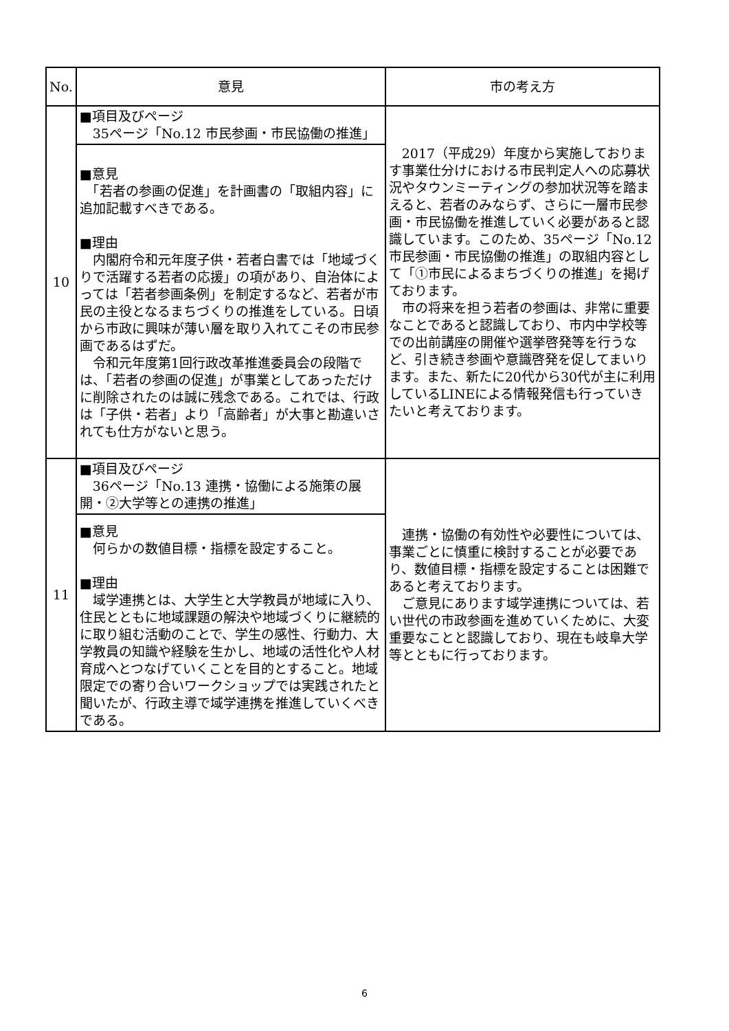| No. | 意見 | 市の考え方 |
| --- | --- | --- |
| 10 | ■項目及びページ 35ページ「No.12 市民参画・市民協働の推進」 | 2017（平成29）年度から実施しております事業仕分けにおける市民判定人への応募状況やタウンミーティングの参加状況等を踏まえると、若者のみならず、さらに一層市民参画・市民協働を推進していく必要があると認識しています。このため、35ページ「No.12 市民参画・市民協働の推進」の取組内容として「①市民によるまちづくりの推進」を掲げております。 市の将来を担う若者の参画は、非常に重要なことであると認識しており、市内中学校等での出前講座の開催や選挙啓発等を行うなど、引き続き参画や意識啓発を促してまいります。また、新たに20代から30代が主に利用しているLINEによる情報発信も行っていきたいと考えております。 |
| | ■意見 「若者の参画の促進」を計画書の「取組内容」に追加記載すべきである。 ■理由 内閣府令和元年度子供・若者白書では「地域づくりで活躍する若者の応援」の項があり、自治体によっては「若者参画条例」を制定するなど、若者が市民の主役となるまちづくりの推進をしている。日頃から市政に興味が薄い層を取り入れてこその市民参画であるはずだ。 令和元年度第1回行政改革推進委員会の段階では、「若者の参画の促進」が事業としてあっただけに削除されたのは誠に残念である。これでは、行政は「子供・若者」より「高齢者」が大事と勘違いされても仕方がないと思う。 | |
| 11 | ■項目及びページ 36ページ「No.13 連携・協働による施策の展開・②大学等との連携の推進」 | 連携・協働の有効性や必要性については、事業ごとに慎重に検討することが必要であり、数値目標・指標を設定することは困難であると考えております。 ご意見にあります域学連携については、若い世代の市政参画を進めていくために、大変重要なことと認識しており、現在も岐阜大学等とともに行っております。 |
| | ■意見 何らかの数値目標・指標を設定すること。 ■理由 域学連携とは、大学生と大学教員が地域に入り、住民とともに地域課題の解決や地域づくりに継続的に取り組む活動のことで、学生の感性、行動力、大学教員の知識や経験を生かし、地域の活性化や人材育成へとつなげていくことを目的とすること。地域限定での寄り合いワークショップでは実践されたと聞いたが、行政主導で域学連携を推進していくべきである。 | |
6